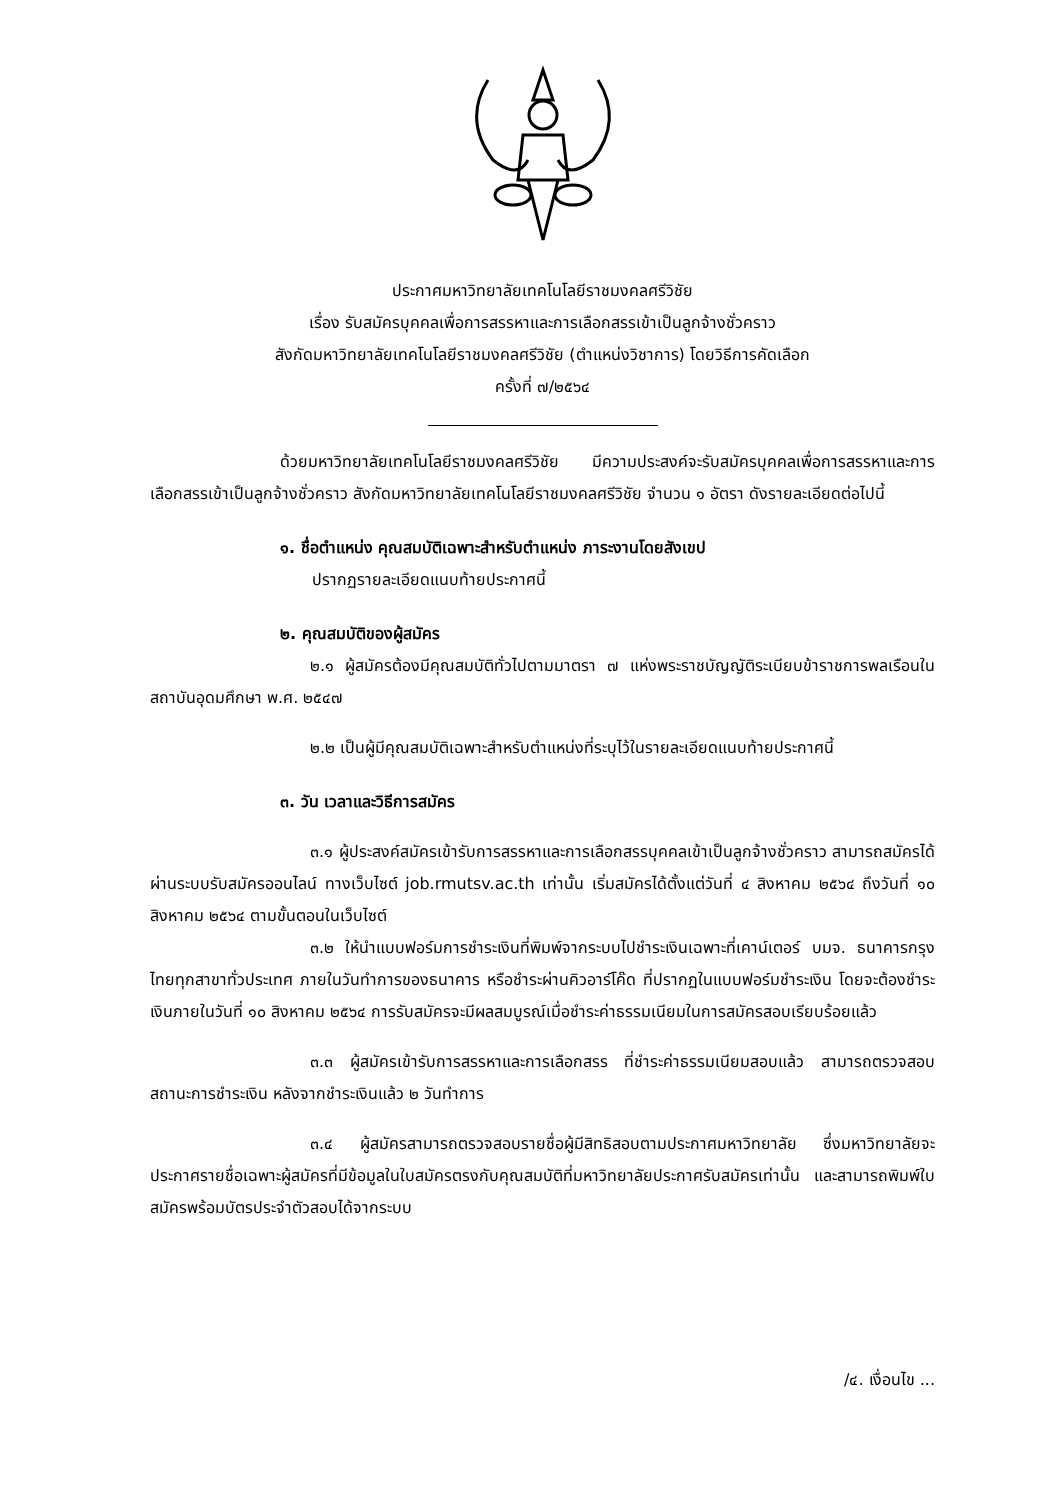ประกาศมหาวิทยาลัยเทคโนโลยีราชมงคลศรีวิชัย
เรื่อง รับสมัครบุคคลเพื่อการสรรหาและการเลือกสรรเข้าเป็นลูกจ้างชั่วคราว
สังกัดมหาวิทยาลัยเทคโนโลยีราชมงคลศรีวิชัย (ตำแหน่งวิชาการ) โดยวิธีการคัดเลือก
ครั้งที่ ๗/๒๕๖๔
ด้วยมหาวิทยาลัยเทคโนโลยีราชมงคลศรีวิชัย มีความประสงค์จะรับสมัครบุคคลเพื่อการสรรหาและการเลือกสรรเข้าเป็นลูกจ้างชั่วคราว สังกัดมหาวิทยาลัยเทคโนโลยีราชมงคลศรีวิชัย จำนวน ๑ อัตรา ดังรายละเอียดต่อไปนี้
๑. ชื่อตำแหน่ง คุณสมบัติเฉพาะสำหรับตำแหน่ง ภาระงานโดยสังเขป
ปรากฏรายละเอียดแนบท้ายประกาศนี้
๒. คุณสมบัติของผู้สมัคร
๒.๑ ผู้สมัครต้องมีคุณสมบัติทั่วไปตามมาตรา ๗ แห่งพระราชบัญญัติระเบียบข้าราชการพลเรือนในสถาบันอุดมศึกษา พ.ศ. ๒๕๔๗
๒.๒ เป็นผู้มีคุณสมบัติเฉพาะสำหรับตำแหน่งที่ระบุไว้ในรายละเอียดแนบท้ายประกาศนี้
๓. วัน เวลาและวิธีการสมัคร
๓.๑ ผู้ประสงค์สมัครเข้ารับการสรรหาและการเลือกสรรบุคคลเข้าเป็นลูกจ้างชั่วคราว สามารถสมัครได้ผ่านระบบรับสมัครออนไลน์ ทางเว็บไซต์ job.rmutsv.ac.th เท่านั้น เริ่มสมัครได้ตั้งแต่วันที่ ๔ สิงหาคม ๒๕๖๔ ถึงวันที่ ๑๐ สิงหาคม ๒๕๖๔ ตามขั้นตอนในเว็บไซต์
๓.๒ ให้นำแบบฟอร์มการชำระเงินที่พิมพ์จากระบบไปชำระเงินเฉพาะที่เคาน์เตอร์ บมจ. ธนาคารกรุงไทยทุกสาขาทั่วประเทศ ภายในวันทำการของธนาคาร หรือชำระผ่านคิวอาร์โค๊ด ที่ปรากฏในแบบฟอร์มชำระเงิน โดยจะต้องชำระเงินภายในวันที่ ๑๐ สิงหาคม ๒๕๖๔ การรับสมัครจะมีผลสมบูรณ์เมื่อชำระค่าธรรมเนียมในการสมัครสอบเรียบร้อยแล้ว
๓.๓ ผู้สมัครเข้ารับการสรรหาและการเลือกสรร ที่ชำระค่าธรรมเนียมสอบแล้ว สามารถตรวจสอบสถานะการชำระเงิน หลังจากชำระเงินแล้ว ๒ วันทำการ
๓.๔ ผู้สมัครสามารถตรวจสอบรายชื่อผู้มีสิทธิสอบตามประกาศมหาวิทยาลัย ซึ่งมหาวิทยาลัยจะประกาศรายชื่อเฉพาะผู้สมัครที่มีข้อมูลในใบสมัครตรงกับคุณสมบัติที่มหาวิทยาลัยประกาศรับสมัครเท่านั้น และสามารถพิมพ์ใบสมัครพร้อมบัตรประจำตัวสอบได้จากระบบ
/๔. เงื่อนไข ...